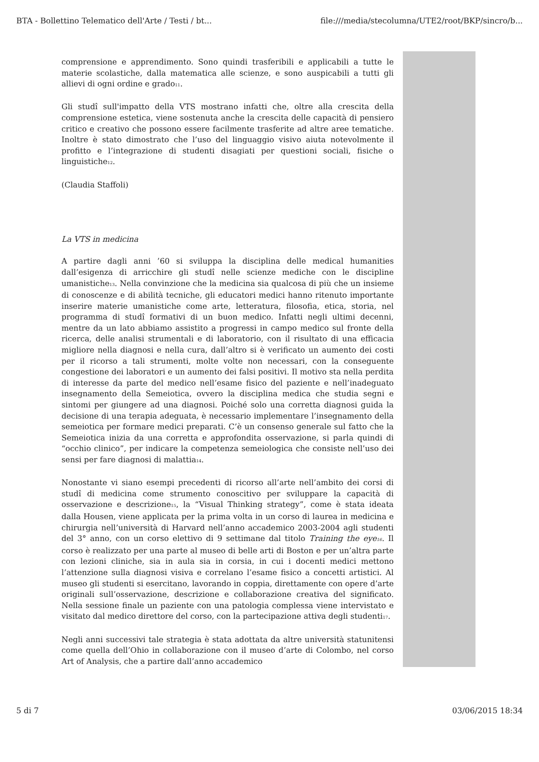BTA - Bollettino Telematico dell'Arte / Testi / bt... file:///media/stecolumna/UTE2/root/BKP/sincro/b...
comprensione e apprendimento. Sono quindi trasferibili e applicabili a tutte le materie scolastiche, dalla matematica alle scienze, e sono auspicabili a tutti gli allievi di ogni ordine e grado<sup>11</sup>.
Gli studî sull'impatto della VTS mostrano infatti che, oltre alla crescita della comprensione estetica, viene sostenuta anche la crescita delle capacità di pensiero critico e creativo che possono essere facilmente trasferite ad altre aree tematiche. Inoltre è stato dimostrato che l’uso del linguaggio visivo aiuta notevolmente il profitto e l’integrazione di studenti disagiati per questioni sociali, fisiche o linguistiche<sup>12</sup>.
(Claudia Staffoli)
La VTS in medicina
A partire dagli anni ’60 si sviluppa la disciplina delle medical humanities dall’esigenza di arricchire gli studî nelle scienze mediche con le discipline umanistiche<sup>13</sup>. Nella convinzione che la medicina sia qualcosa di più che un insieme di conoscenze e di abilità tecniche, gli educatori medici hanno ritenuto importante inserire materie umanistiche come arte, letteratura, filosofia, etica, storia, nel programma di studî formativi di un buon medico. Infatti negli ultimi decenni, mentre da un lato abbiamo assistito a progressi in campo medico sul fronte della ricerca, delle analisi strumentali e di laboratorio, con il risultato di una efficacia migliore nella diagnosi e nella cura, dall’altro si è verificato un aumento dei costi per il ricorso a tali strumenti, molte volte non necessari, con la conseguente congestione dei laboratori e un aumento dei falsi positivi. Il motivo sta nella perdita di interesse da parte del medico nell’esame fisico del paziente e nell’inadeguato insegnamento della Semeiotica, ovvero la disciplina medica che studia segni e sintomi per giungere ad una diagnosi. Poiché solo una corretta diagnosi guida la decisione di una terapia adeguata, è necessario implementare l’insegnamento della semeiotica per formare medici preparati. C’è un consenso generale sul fatto che la Semeiotica inizia da una corretta e approfondita osservazione, si parla quindi di “occhio clinico”, per indicare la competenza semeiologica che consiste nell’uso dei sensi per fare diagnosi di malattia<sup>14</sup>.
Nonostante vi siano esempi precedenti di ricorso all’arte nell’ambito dei corsi di studî di medicina come strumento conoscitivo per sviluppare la capacità di osservazione e descrizione<sup>15</sup>, la “Visual Thinking strategy”, come è stata ideata dalla Housen, viene applicata per la prima volta in un corso di laurea in medicina e chirurgia nell’università di Harvard nell’anno accademico 2003-2004 agli studenti del 3° anno, con un corso elettivo di 9 settimane dal titolo Training the eye<sup>16</sup>. Il corso è realizzato per una parte al museo di belle arti di Boston e per un’altra parte con lezioni cliniche, sia in aula sia in corsia, in cui i docenti medici mettono l’attenzione sulla diagnosi visiva e correlano l’esame fisico a concetti artistici. Al museo gli studenti si esercitano, lavorando in coppia, direttamente con opere d’arte originali sull’osservazione, descrizione e collaborazione creativa del significato. Nella sessione finale un paziente con una patologia complessa viene intervistato e visitato dal medico direttore del corso, con la partecipazione attiva degli studenti<sup>17</sup>.
Negli anni successivi tale strategia è stata adottata da altre università statunitensi come quella dell’Ohio in collaborazione con il museo d’arte di Colombo, nel corso Art of Analysis, che a partire dall’anno accademico
5 di 7 03/06/2015 18:34